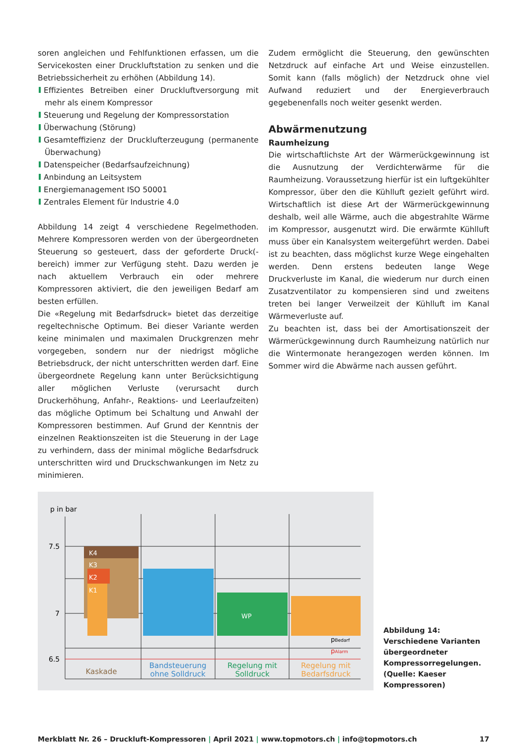soren angleichen und Fehlfunktionen erfassen, um die Servicekosten einer Druckluftstation zu senken und die Betriebssicherheit zu erhöhen (Abbildung 14).
Effizientes Betreiben einer Druckluftversorgung mit mehr als einem Kompressor
Steuerung und Regelung der Kompressorstation
Überwachung (Störung)
Gesamteffizienz der Drucklufterzeugung (permanente Überwachung)
Datenspeicher (Bedarfsaufzeichnung)
Anbindung an Leitsystem
Energiemanagement ISO 50001
Zentrales Element für Industrie 4.0
Abbildung 14 zeigt 4 verschiedene Regelmethoden. Mehrere Kompressoren werden von der übergeordneten Steuerung so gesteuert, dass der geforderte Druck(-bereich) immer zur Verfügung steht. Dazu werden je nach aktuellem Verbrauch ein oder mehrere Kompressoren aktiviert, die den jeweiligen Bedarf am besten erfüllen.
Die «Regelung mit Bedarfsdruck» bietet das derzeitige regeltechnische Optimum. Bei dieser Variante werden keine minimalen und maximalen Druckgrenzen mehr vorgegeben, sondern nur der niedrigst mögliche Betriebsdruck, der nicht unterschritten werden darf. Eine übergeordnete Regelung kann unter Berücksichtigung aller möglichen Verluste (verursacht durch Druckerhöhung, Anfahr-, Reaktions- und Leerlaufzeiten) das mögliche Optimum bei Schaltung und Anwahl der Kompressoren bestimmen. Auf Grund der Kenntnis der einzelnen Reaktionszeiten ist die Steuerung in der Lage zu verhindern, dass der minimal mögliche Bedarfsdruck unterschritten wird und Druckschwankungen im Netz zu minimieren.
Zudem ermöglicht die Steuerung, den gewünschten Netzdruck auf einfache Art und Weise einzustellen. Somit kann (falls möglich) der Netzdruck ohne viel Aufwand reduziert und der Energieverbrauch gegebenenfalls noch weiter gesenkt werden.
Abwärmenutzung
Raumheizung
Die wirtschaftlichste Art der Wärmerückgewinnung ist die Ausnutzung der Verdichterwärme für die Raumheizung. Voraussetzung hierfür ist ein luftgekühlter Kompressor, über den die Kühlluft gezielt geführt wird. Wirtschaftlich ist diese Art der Wärmerückgewinnung deshalb, weil alle Wärme, auch die abgestrahlte Wärme im Kompressor, ausgenutzt wird. Die erwärmte Kühlluft muss über ein Kanalsystem weitergeführt werden. Dabei ist zu beachten, dass möglichst kurze Wege eingehalten werden. Denn erstens bedeuten lange Wege Druckverluste im Kanal, die wiederum nur durch einen Zusatzventilator zu kompensieren sind und zweitens treten bei langer Verweilzeit der Kühlluft im Kanal Wärmeverluste auf.
Zu beachten ist, dass bei der Amortisationszeit der Wärmerückgewinnung durch Raumheizung natürlich nur die Wintermonate herangezogen werden können. Im Sommer wird die Abwärme nach aussen geführt.
p in bar
K4
K3
K2
K1
WP
7.5
7
6.5
Kaskade
Bandsteuerung
ohne Solldruck
Regelung mit
Solldruck
Regelung mit
Bedarfsdruck
pBedarf
pAlarm
Abbildung 14: Verschiedene Varianten übergeordneter Kompressorregelungen. (Quelle: Kaeser Kompressoren)
Merkblatt Nr. 26 – Druckluft-Kompressoren | April 2021 | www.topmotors.ch | info@topmotors.ch
17